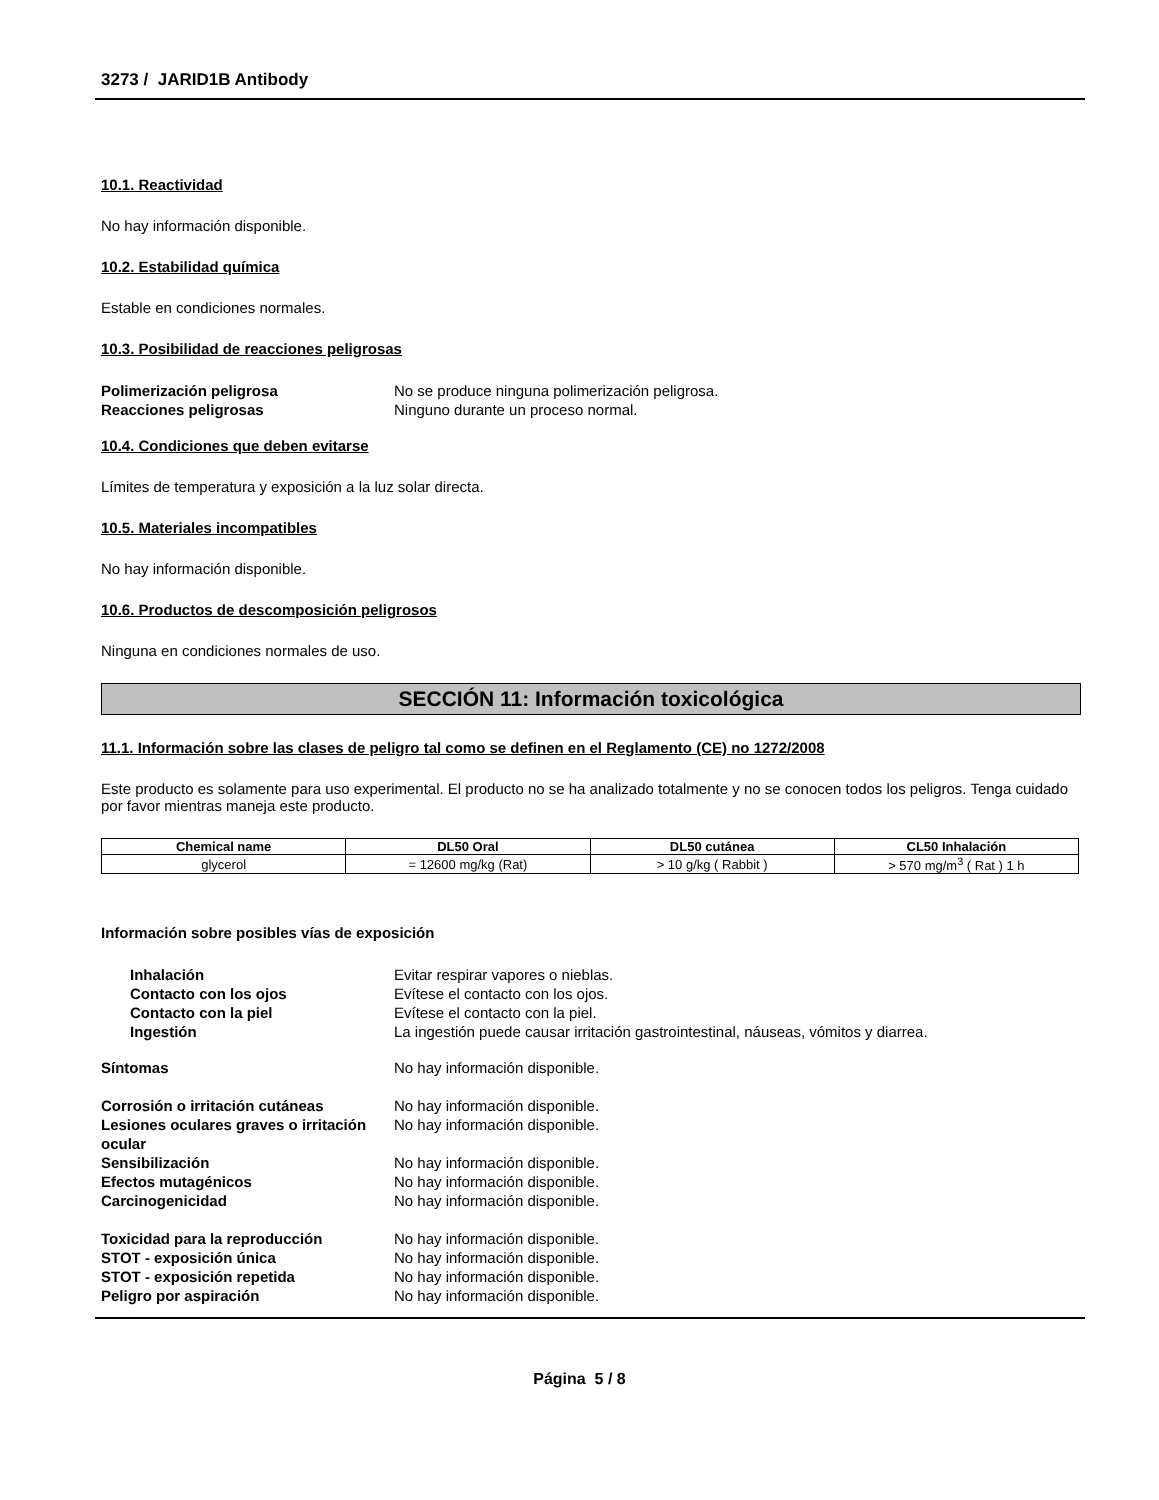3273 / JARID1B Antibody
10.1. Reactividad
No hay información disponible.
10.2. Estabilidad química
Estable en condiciones normales.
10.3. Posibilidad de reacciones peligrosas
Polimerización peligrosa No se produce ninguna polimerización peligrosa.
Reacciones peligrosas Ninguno durante un proceso normal.
10.4. Condiciones que deben evitarse
Límites de temperatura y exposición a la luz solar directa.
10.5. Materiales incompatibles
No hay información disponible.
10.6. Productos de descomposición peligrosos
Ninguna en condiciones normales de uso.
SECCIÓN 11: Información toxicológica
11.1. Información sobre las clases de peligro tal como se definen en el Reglamento (CE) no 1272/2008
Este producto es solamente para uso experimental. El producto no se ha analizado totalmente y no se conocen todos los peligros. Tenga cuidado por favor mientras maneja este producto.
| Chemical name | DL50 Oral | DL50 cutánea | CL50 Inhalación |
| --- | --- | --- | --- |
| glycerol | = 12600 mg/kg (Rat) | > 10 g/kg ( Rabbit ) | > 570 mg/m<sup>3</sup> ( Rat ) 1 h |
Información sobre posibles vías de exposición
Inhalación Evitar respirar vapores o nieblas.
Contacto con los ojos Evítese el contacto con los ojos.
Contacto con la piel Evítese el contacto con la piel.
Ingestión La ingestión puede causar irritación gastrointestinal, náuseas, vómitos y diarrea.
Síntomas No hay información disponible.
Corrosión o irritación cutáneas No hay información disponible.
Lesiones oculares graves o irritación ocular
No hay información disponible.
Sensibilización No hay información disponible.
Efectos mutagénicos No hay información disponible.
Carcinogenicidad No hay información disponible.
Toxicidad para la reproducción No hay información disponible.
STOT - exposición única No hay información disponible.
STOT - exposición repetida No hay información disponible.
Peligro por aspiración No hay información disponible.
Página 5 / 8